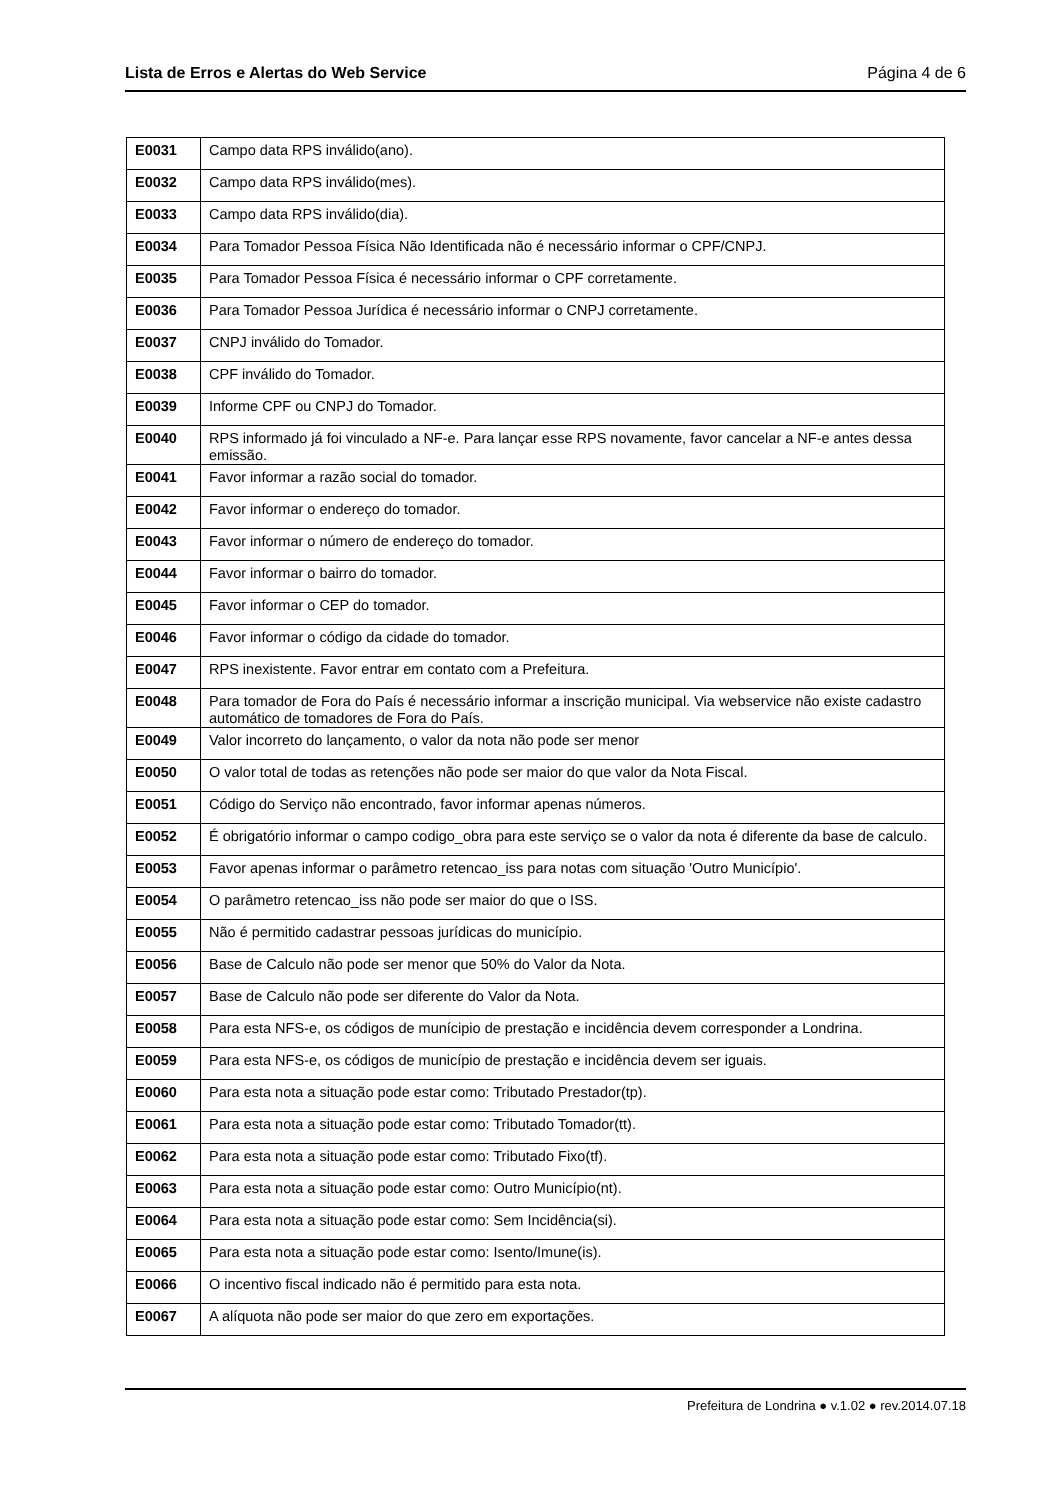Lista de Erros e Alertas do Web Service Página 4 de 6
| E0031 | Campo data RPS inválido(ano). |
| E0032 | Campo data RPS inválido(mes). |
| E0033 | Campo data RPS inválido(dia). |
| E0034 | Para Tomador Pessoa Física Não Identificada não é necessário informar o CPF/CNPJ. |
| E0035 | Para Tomador Pessoa Física é necessário informar o CPF corretamente. |
| E0036 | Para Tomador Pessoa Jurídica é necessário informar o CNPJ corretamente. |
| E0037 | CNPJ inválido do Tomador. |
| E0038 | CPF inválido do Tomador. |
| E0039 | Informe CPF ou CNPJ do Tomador. |
| E0040 | RPS informado já foi vinculado a NF-e. Para lançar esse RPS novamente, favor cancelar a NF-e antes dessa emissão. |
| E0041 | Favor informar a razão social do tomador. |
| E0042 | Favor informar o endereço do tomador. |
| E0043 | Favor informar o número de endereço do tomador. |
| E0044 | Favor informar o bairro do tomador. |
| E0045 | Favor informar o CEP do tomador. |
| E0046 | Favor informar o código da cidade do tomador. |
| E0047 | RPS inexistente. Favor entrar em contato com a Prefeitura. |
| E0048 | Para tomador de Fora do País é necessário informar a inscrição municipal. Via webservice não existe cadastro automático de tomadores de Fora do País. |
| E0049 | Valor incorreto do lançamento, o valor da nota não pode ser menor |
| E0050 | O valor total de todas as retenções não pode ser maior do que valor da Nota Fiscal. |
| E0051 | Código do Serviço não encontrado, favor informar apenas números. |
| E0052 | É obrigatório informar o campo codigo_obra para este serviço se o valor da nota é diferente da base de calculo. |
| E0053 | Favor apenas informar o parâmetro retencao_iss para notas com situação 'Outro Município'. |
| E0054 | O parâmetro retencao_iss não pode ser maior do que o ISS. |
| E0055 | Não é permitido cadastrar pessoas jurídicas do município. |
| E0056 | Base de Calculo não pode ser menor que 50% do Valor da Nota. |
| E0057 | Base de Calculo não pode ser diferente do Valor da Nota. |
| E0058 | Para esta NFS-e, os códigos de munícipio de prestação e incidência devem corresponder a Londrina. |
| E0059 | Para esta NFS-e, os códigos de município de prestação e incidência devem ser iguais. |
| E0060 | Para esta nota a situação pode estar como: Tributado Prestador(tp). |
| E0061 | Para esta nota a situação pode estar como: Tributado Tomador(tt). |
| E0062 | Para esta nota a situação pode estar como: Tributado Fixo(tf). |
| E0063 | Para esta nota a situação pode estar como: Outro Município(nt). |
| E0064 | Para esta nota a situação pode estar como: Sem Incidência(si). |
| E0065 | Para esta nota a situação pode estar como: Isento/Imune(is). |
| E0066 | O incentivo fiscal indicado não é permitido para esta nota. |
| E0067 | A alíquota não pode ser maior do que zero em exportações. |
Prefeitura de Londrina ● v.1.02 ● rev.2014.07.18